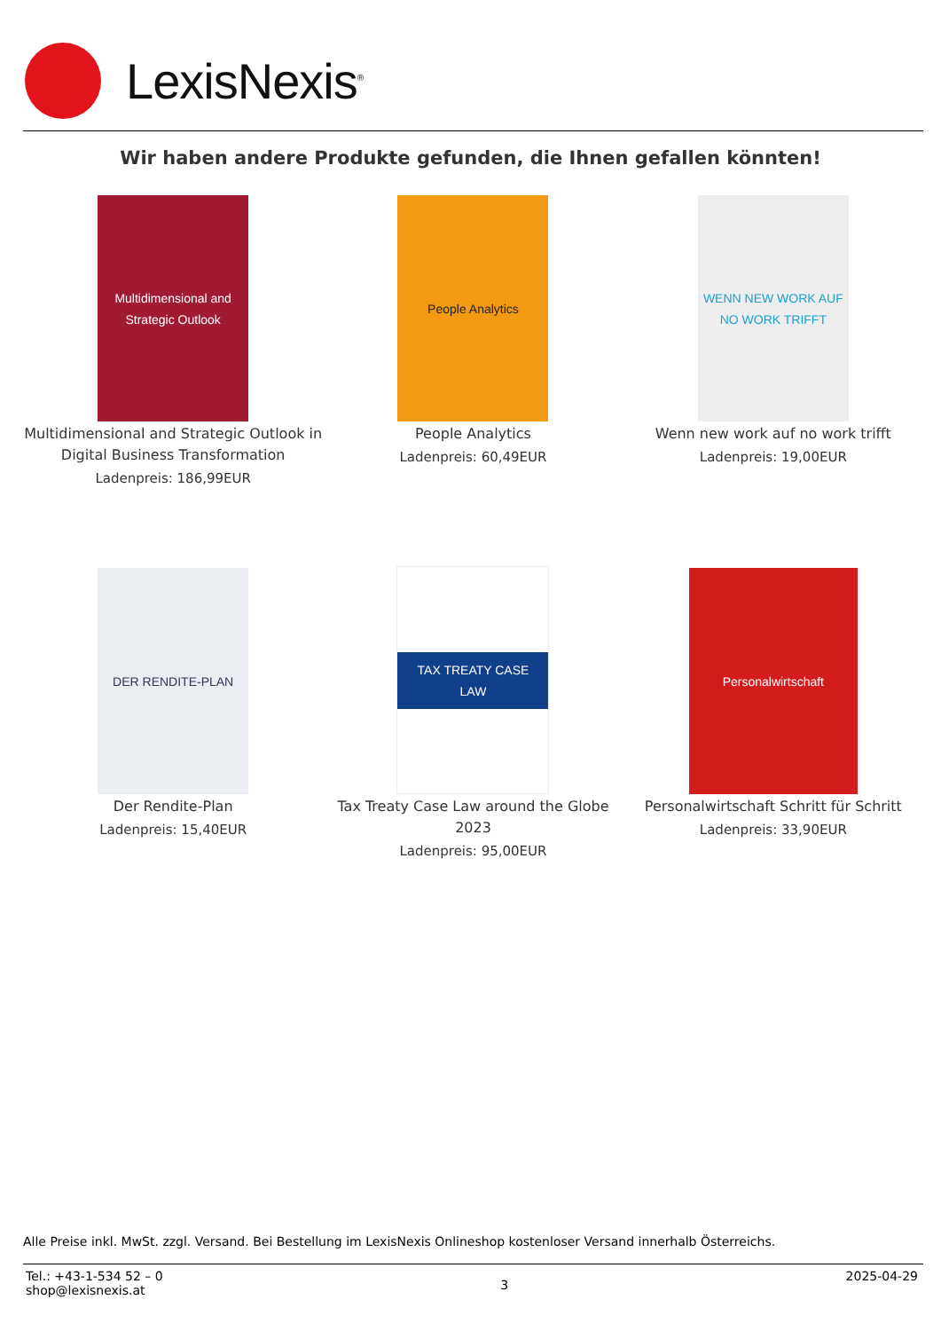LexisNexis<sup>®</sup>
Wir haben andere Produkte gefunden, die Ihnen gefallen könnten!
Multidimensional and Strategic Outlook
Multidimensional and Strategic Outlook in Digital Business Transformation
Ladenpreis: 186,99EUR
People Analytics
People Analytics
Ladenpreis: 60,49EUR
WENN NEW WORK AUF NO WORK TRIFFT
Wenn new work auf no work trifft
Ladenpreis: 19,00EUR
DER RENDITE-PLAN
Der Rendite-Plan
Ladenpreis: 15,40EUR
TAX TREATY CASE LAW
Tax Treaty Case Law around the Globe 2023
Ladenpreis: 95,00EUR
Personalwirtschaft
Personalwirtschaft Schritt für Schritt
Ladenpreis: 33,90EUR
Alle Preise inkl. MwSt. zzgl. Versand. Bei Bestellung im LexisNexis Onlineshop kostenloser Versand innerhalb Österreichs.
Tel.: +43-1-534 52 – 0
shop@lexisnexis.at
3
2025-04-29